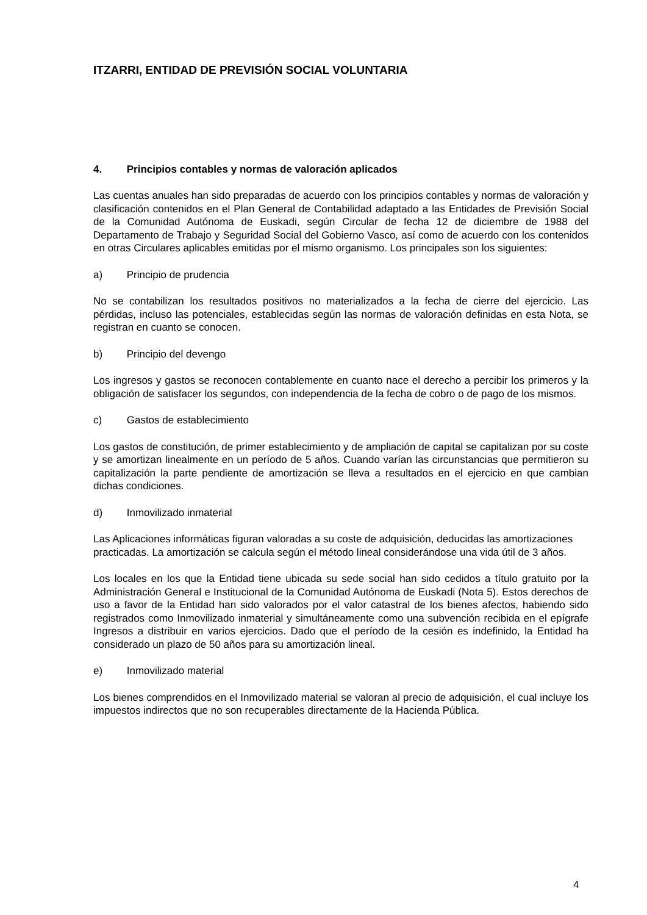ITZARRI, ENTIDAD DE PREVISIÓN SOCIAL VOLUNTARIA
4. Principios contables y normas de valoración aplicados
Las cuentas anuales han sido preparadas de acuerdo con los principios contables y normas de valoración y clasificación contenidos en el Plan General de Contabilidad adaptado a las Entidades de Previsión Social de la Comunidad Autónoma de Euskadi, según Circular de fecha 12 de diciembre de 1988 del Departamento de Trabajo y Seguridad Social del Gobierno Vasco, así como de acuerdo con los contenidos en otras Circulares aplicables emitidas por el mismo organismo. Los principales son los siguientes:
a) Principio de prudencia
No se contabilizan los resultados positivos no materializados a la fecha de cierre del ejercicio. Las pérdidas, incluso las potenciales, establecidas según las normas de valoración definidas en esta Nota, se registran en cuanto se conocen.
b) Principio del devengo
Los ingresos y gastos se reconocen contablemente en cuanto nace el derecho a percibir los primeros y la obligación de satisfacer los segundos, con independencia de la fecha de cobro o de pago de los mismos.
c) Gastos de establecimiento
Los gastos de constitución, de primer establecimiento y de ampliación de capital se capitalizan por su coste y se amortizan linealmente en un período de 5 años. Cuando varían las circunstancias que permitieron su capitalización la parte pendiente de amortización se lleva a resultados en el ejercicio en que cambian dichas condiciones.
d) Inmovilizado inmaterial
Las Aplicaciones informáticas figuran valoradas a su coste de adquisición, deducidas las amortizaciones practicadas. La amortización se calcula según el método lineal considerándose una vida útil de 3 años.
Los locales en los que la Entidad tiene ubicada su sede social han sido cedidos a título gratuito por la Administración General e Institucional de la Comunidad Autónoma de Euskadi (Nota 5). Estos derechos de uso a favor de la Entidad han sido valorados por el valor catastral de los bienes afectos, habiendo sido registrados como Inmovilizado inmaterial y simultáneamente como una subvención recibida en el epígrafe Ingresos a distribuir en varios ejercicios. Dado que el período de la cesión es indefinido, la Entidad ha considerado un plazo de 50 años para su amortización lineal.
e) Inmovilizado material
Los bienes comprendidos en el Inmovilizado material se valoran al precio de adquisición, el cual incluye los impuestos indirectos que no son recuperables directamente de la Hacienda Pública.
4